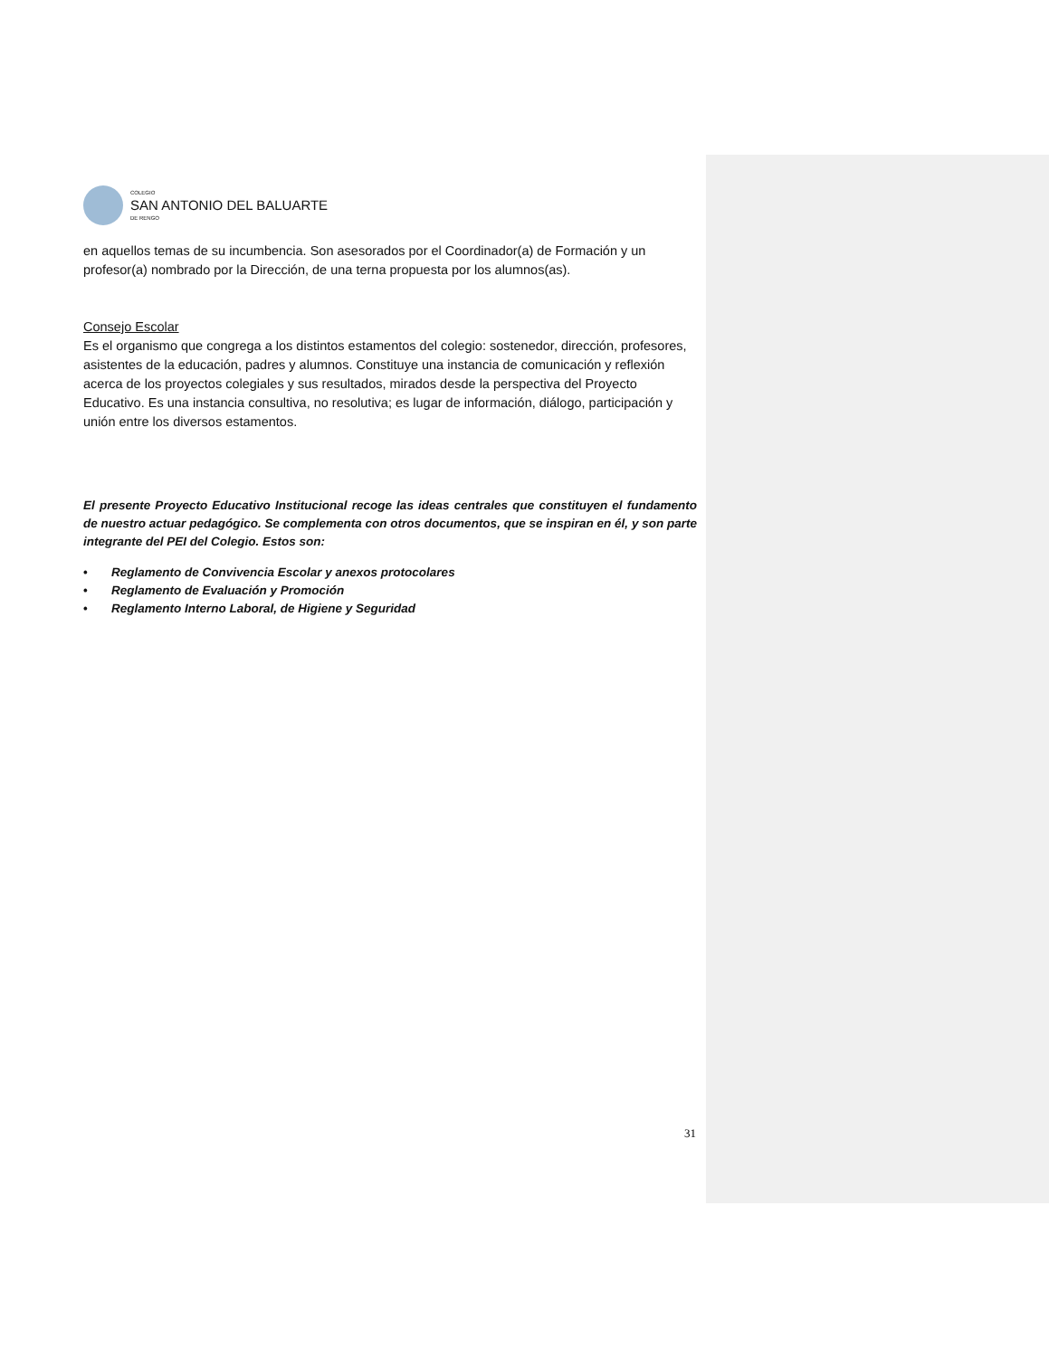COLEGIO
SAN ANTONIO DEL BALUARTE
DE RENGO
en aquellos temas de su incumbencia. Son asesorados por el Coordinador(a) de Formación y un profesor(a) nombrado por la Dirección, de una terna propuesta por los alumnos(as).
Consejo Escolar
Es el organismo que congrega a los distintos estamentos del colegio: sostenedor, dirección, profesores, asistentes de la educación, padres y alumnos. Constituye una instancia de comunicación y reflexión acerca de los proyectos colegiales y sus resultados, mirados desde la perspectiva del Proyecto Educativo. Es una instancia consultiva, no resolutiva; es lugar de información, diálogo, participación y unión entre los diversos estamentos.
El presente Proyecto Educativo Institucional recoge las ideas centrales que constituyen el fundamento de nuestro actuar pedagógico. Se complementa con otros documentos, que se inspiran en él, y son parte integrante del PEI del Colegio. Estos son:
• Reglamento de Convivencia Escolar y anexos protocolares
• Reglamento de Evaluación y Promoción
• Reglamento Interno Laboral, de Higiene y Seguridad
31